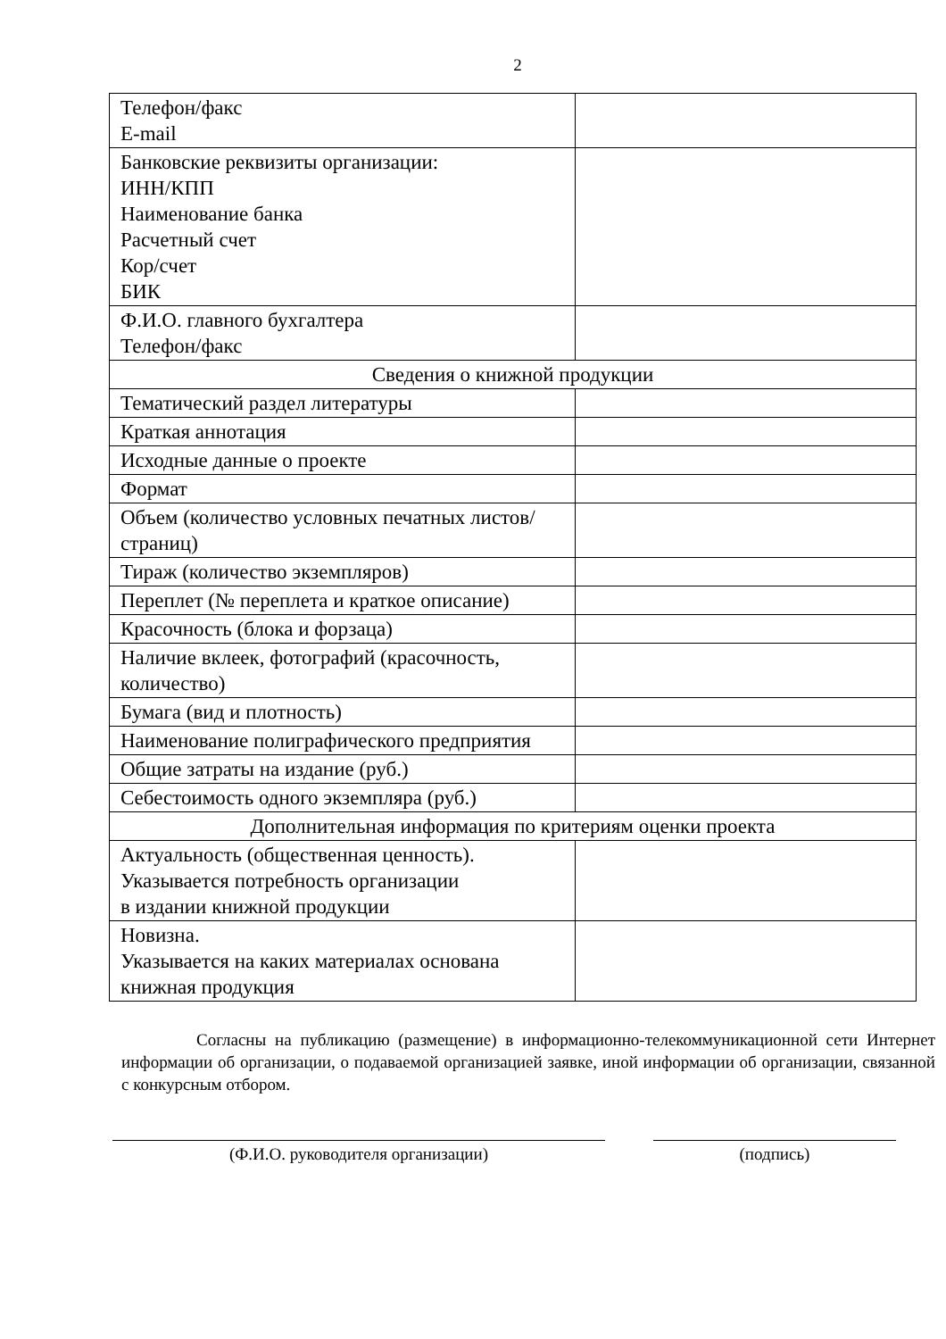2
| Телефон/факс E-mail | |
| Банковские реквизиты организации: ИНН/КПП Наименование банка Расчетный счет Кор/счет БИК | |
| Ф.И.О. главного бухгалтера Телефон/факс | |
| Сведения о книжной продукции | |
| Тематический раздел литературы | |
| Краткая аннотация | |
| Исходные данные о проекте | |
| Формат | |
| Объем (количество условных печатных листов/страниц) | |
| Тираж (количество экземпляров) | |
| Переплет (№ переплета и краткое описание) | |
| Красочность (блока и форзаца) | |
| Наличие вклеек, фотографий (красочность, количество) | |
| Бумага (вид и плотность) | |
| Наименование полиграфического предприятия | |
| Общие затраты на издание (руб.) | |
| Себестоимость одного экземпляра (руб.) | |
| Дополнительная информация по критериям оценки проекта | |
| Актуальность (общественная ценность). Указывается потребность организации в издании книжной продукции | |
| Новизна. Указывается на каких материалах основана книжная продукция | |
Согласны на публикацию (размещение) в информационно-телекоммуникационной сети Интернет информации об организации, о подаваемой организацией заявке, иной информации об организации, связанной с конкурсным отбором.
(Ф.И.О. руководителя организации) (подпись)